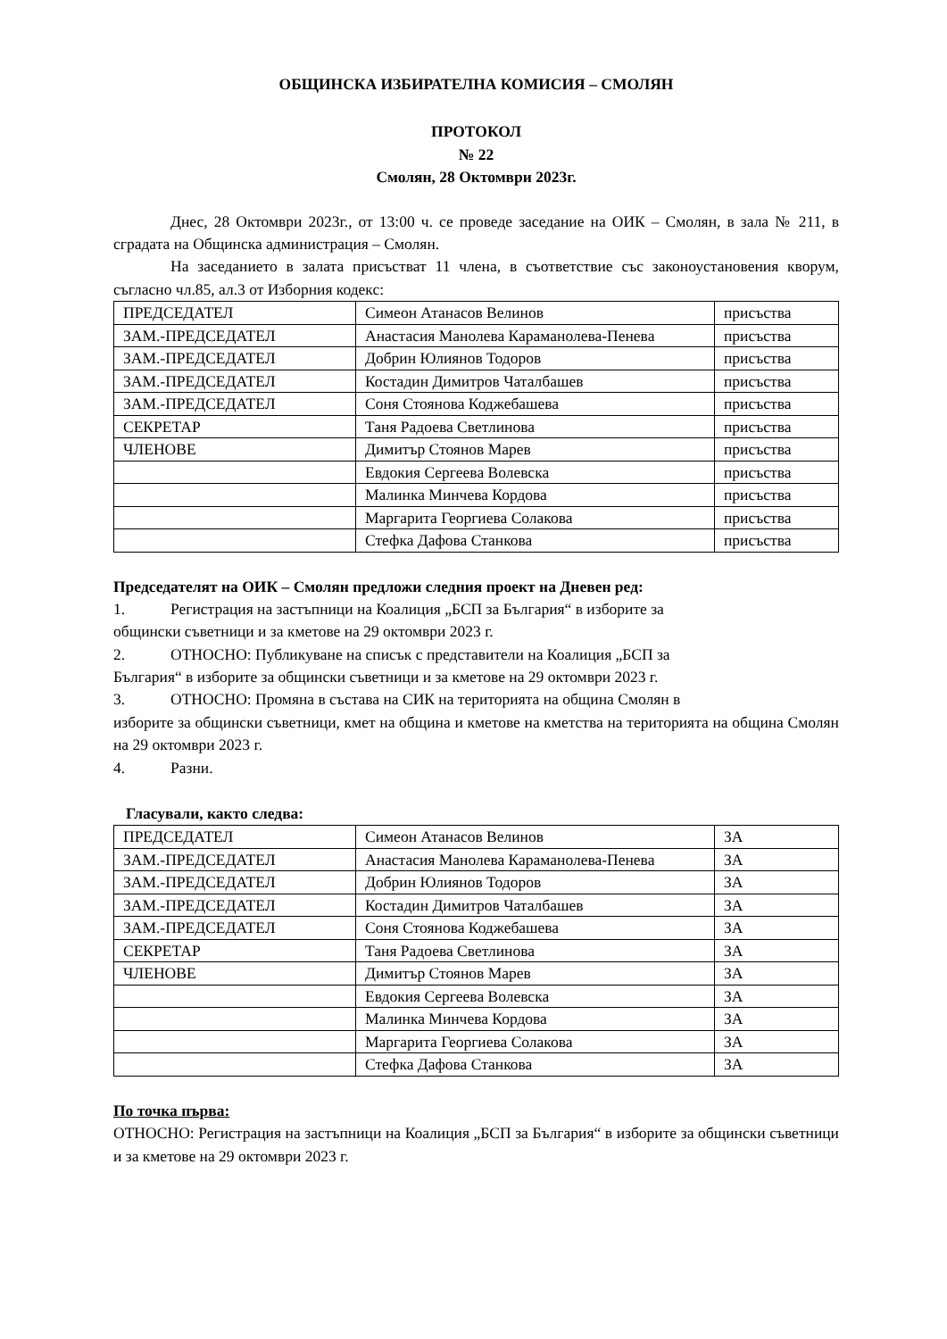ОБЩИНСКА ИЗБИРАТЕЛНА КОМИСИЯ – СМОЛЯН
ПРОТОКОЛ
№ 22
Смолян, 28 Октомври 2023г.
Днес, 28 Октомври 2023г., от 13:00 ч. се проведе заседание на ОИК – Смолян, в зала № 211, в сградата на Общинска администрация – Смолян.
На заседанието в залата присъстват 11 члена, в съответствие със законоустановения кворум, съгласно чл.85, ал.3 от Изборния кодекс:
| ПРЕДСЕДАТЕЛ | Симеон Атанасов Велинов | присъства |
| ЗАМ.-ПРЕДСЕДАТЕЛ | Анастасия Манолева Караманолева-Пенева | присъства |
| ЗАМ.-ПРЕДСЕДАТЕЛ | Добрин Юлиянов Тодоров | присъства |
| ЗАМ.-ПРЕДСЕДАТЕЛ | Костадин Димитров Чаталбашев | присъства |
| ЗАМ.-ПРЕДСЕДАТЕЛ | Соня Стоянова Коджебашева | присъства |
| СЕКРЕТАР | Таня Радоева Светлинова | присъства |
| ЧЛЕНОВЕ | Димитър Стоянов Марев | присъства |
| | Евдокия Сергеева Волевска | присъства |
| | Малинка Минчева Кордова | присъства |
| | Маргарита Георгиева Солакова | присъства |
| | Стефка Дафова Станкова | присъства |
Председателят на ОИК – Смолян предложи следния проект на Дневен ред:
1. Регистрация на застъпници на Коалиция „БСП за България“ в изборите за
общински съветници и за кметове на 29 октомври 2023 г.
2. ОТНОСНО: Публикуване на списък с представители на Коалиция „БСП за
България“ в изборите за общински съветници и за кметове на 29 октомври 2023 г.
3. ОТНОСНО: Промяна в състава на СИК на територията на община Смолян в
изборите за общински съветници, кмет на община и кметове на кметства на територията на община Смолян на 29 октомври 2023 г.
4. Разни.
Гласували, както следва:
| ПРЕДСЕДАТЕЛ | Симеон Атанасов Велинов | ЗА |
| ЗАМ.-ПРЕДСЕДАТЕЛ | Анастасия Манолева Караманолева-Пенева | ЗА |
| ЗАМ.-ПРЕДСЕДАТЕЛ | Добрин Юлиянов Тодоров | ЗА |
| ЗАМ.-ПРЕДСЕДАТЕЛ | Костадин Димитров Чаталбашев | ЗА |
| ЗАМ.-ПРЕДСЕДАТЕЛ | Соня Стоянова Коджебашева | ЗА |
| СЕКРЕТАР | Таня Радоева Светлинова | ЗА |
| ЧЛЕНОВЕ | Димитър Стоянов Марев | ЗА |
| | Евдокия Сергеева Волевска | ЗА |
| | Малинка Минчева Кордова | ЗА |
| | Маргарита Георгиева Солакова | ЗА |
| | Стефка Дафова Станкова | ЗА |
По точка първа:
ОТНОСНО: Регистрация на застъпници на Коалиция „БСП за България“ в изборите за общински съветници и за кметове на 29 октомври 2023 г.